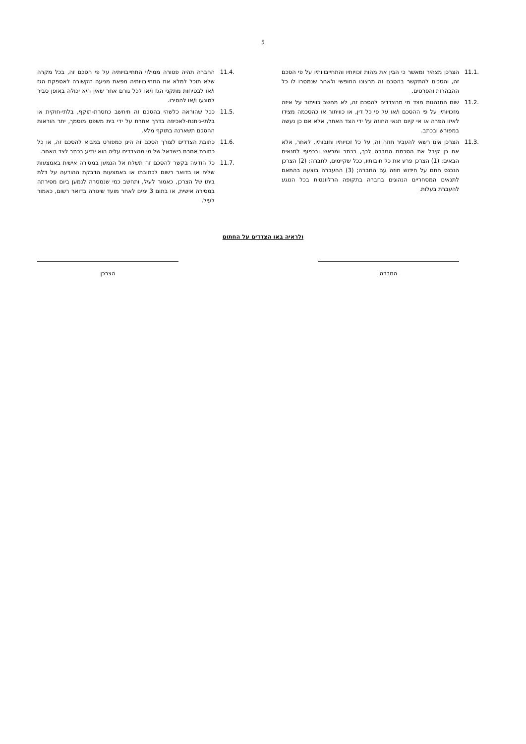5
11.1. הצרכן מצהיר ומאשר כי הבין את מהות זכויותיו והתחייבויותיו על פי הסכם זה, והסכים להתקשר בהסכם זה מרצונו החופשי ולאחר שנמסרו לו כל ההבהרות והפרטים.
11.2. שום התנהגות מצד מי מהצדדים להסכם זה, לא תחשב כוויתור על איזה מזכויותיו על פי ההסכם ו/או על פי כל דין, או כוויתור או כהסכמה מצידו לאיזו הפרה או אי קיום תנאי החוזה על ידי הצד האחר, אלא אם כן נעשה במפורש ובכתב.
11.3. הצרכן אינו רשאי להעביר חוזה זה, על כל זכויותיו וחובותיו, לאחר, אלא אם כן קיבל את הסכמת החברה לכך, בכתב ומראש ובכפוף לתנאים הבאים: (1) הצרכן פרע את כל חובותיו, ככל שקיימים, לחברה; (2) הצרכן הנכנס חתם על חידוש חוזה עם החברה; (3) ההעברה בוצעה בהתאם לתנאים המסחריים הנהוגים בחברה בתקופה הרלוונטית בכל הנוגע להעברת בעלות.
11.4. החברה תהיה פטורה ממילוי התחייבויותיה על פי הסכם זה, בכל מקרה שלא תוכל למלא את התחייבויותיה מפאת מניעה הקשורה לאספקת הגז ו/או לבטיחות מתקני הגז ו/או לכל גורם אחר שאין היא יכולה באופן סביר למונעו ו/או להסירו.
11.5. ככל שהוראה כלשהי בהסכם זה תיחשב כחסרת-תוקף, בלתי-חוקית או בלתי-ניתנת-לאכיפה בדרך אחרת על ידי בית משפט מוסמך, יתר הוראות ההסכם תשארנה בתוקף מלא.
11.6. כתובת הצדדים לצורך הסכם זה הינן כמפורט במבוא להסכם זה, או כל כתובת אחרת בישראל של מי מהצדדים עליה הוא יודיע בכתב לצד האחר.
11.7. כל הודעה בקשר להסכם זה תשלח אל הנמען במסירה אישית באמצעות שליח או בדואר רשום לכתובתו או באמצעות הדבקת ההודעה על דלת ביתו של הצרכן, כאמור לעיל, ותחשב כמי שנמסרה לנמען ביום מסירתה במסירה אישית, או בתום 3 ימים לאחר מועד שיגורה בדואר רשום, כאמור לעיל.
ולראיה באו הצדדים על החתום
החברה הצרכן